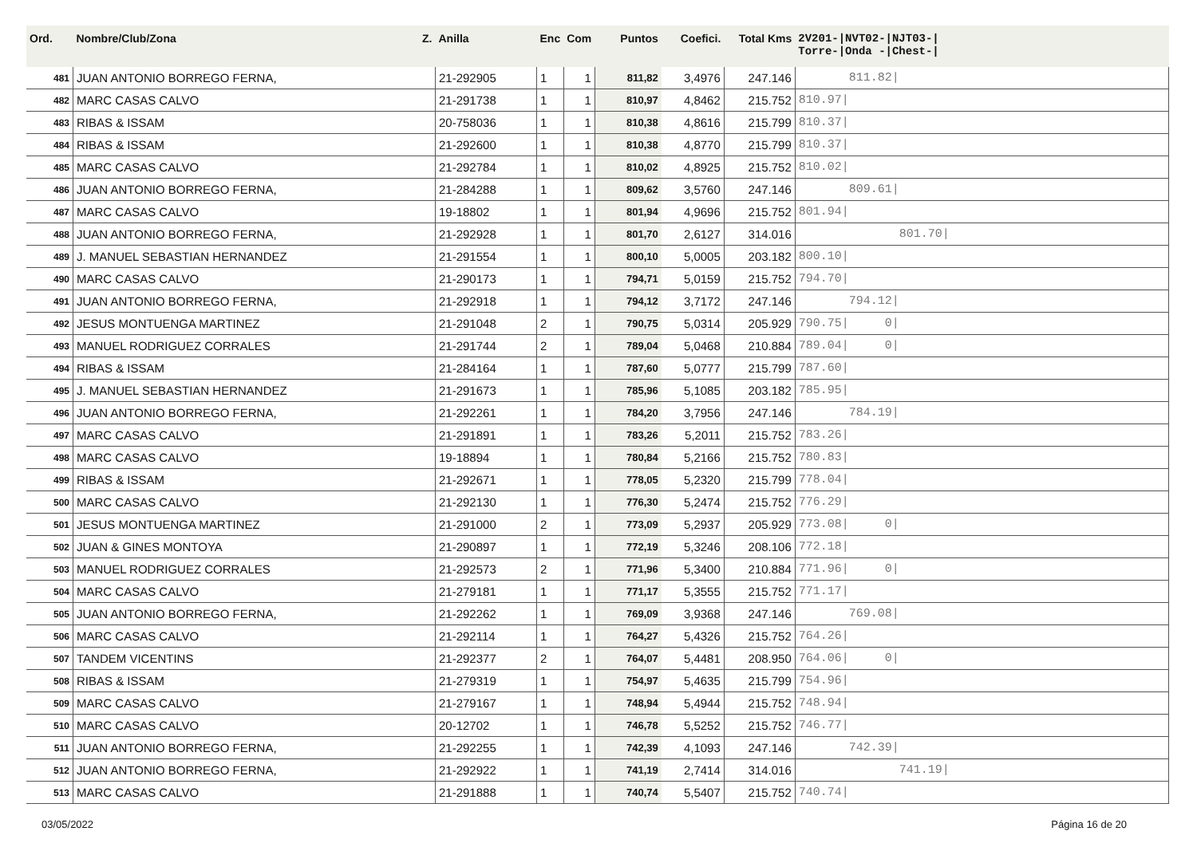| Ord. | Nombre/Club/Zona Z. | Anilla | Enc | Com | Puntos | Coefici. | Total Kms | 2V201-/NVT02-/NJT03-/ Torre-/Onda -/Chest-/ |
| --- | --- | --- | --- | --- | --- | --- | --- | --- |
| 481 | JUAN ANTONIO BORREGO FERNA, | 21-292905 | 1 | 1 | 811,82 | 3,4976 | 247.146 | 811.82/ |
| 482 | MARC CASAS CALVO | 21-291738 | 1 | 1 | 810,97 | 4,8462 | 215.752 | 810.97/ |
| 483 | RIBAS & ISSAM | 20-758036 | 1 | 1 | 810,38 | 4,8616 | 215.799 | 810.37/ |
| 484 | RIBAS & ISSAM | 21-292600 | 1 | 1 | 810,38 | 4,8770 | 215.799 | 810.37/ |
| 485 | MARC CASAS CALVO | 21-292784 | 1 | 1 | 810,02 | 4,8925 | 215.752 | 810.02/ |
| 486 | JUAN ANTONIO BORREGO FERNA, | 21-284288 | 1 | 1 | 809,62 | 3,5760 | 247.146 | 809.61/ |
| 487 | MARC CASAS CALVO | 19-18802 | 1 | 1 | 801,94 | 4,9696 | 215.752 | 801.94/ |
| 488 | JUAN ANTONIO BORREGO FERNA, | 21-292928 | 1 | 1 | 801,70 | 2,6127 | 314.016 | 801.70/ |
| 489 | J. MANUEL SEBASTIAN HERNANDEZ | 21-291554 | 1 | 1 | 800,10 | 5,0005 | 203.182 | 800.10/ |
| 490 | MARC CASAS CALVO | 21-290173 | 1 | 1 | 794,71 | 5,0159 | 215.752 | 794.70/ |
| 491 | JUAN ANTONIO BORREGO FERNA, | 21-292918 | 1 | 1 | 794,12 | 3,7172 | 247.146 | 794.12/ |
| 492 | JESUS MONTUENGA MARTINEZ | 21-291048 | 2 | 1 | 790,75 | 5,0314 | 205.929 | 790.75/ 0/ |
| 493 | MANUEL RODRIGUEZ CORRALES | 21-291744 | 2 | 1 | 789,04 | 5,0468 | 210.884 | 789.04/ 0/ |
| 494 | RIBAS & ISSAM | 21-284164 | 1 | 1 | 787,60 | 5,0777 | 215.799 | 787.60/ |
| 495 | J. MANUEL SEBASTIAN HERNANDEZ | 21-291673 | 1 | 1 | 785,96 | 5,1085 | 203.182 | 785.95/ |
| 496 | JUAN ANTONIO BORREGO FERNA, | 21-292261 | 1 | 1 | 784,20 | 3,7956 | 247.146 | 784.19/ |
| 497 | MARC CASAS CALVO | 21-291891 | 1 | 1 | 783,26 | 5,2011 | 215.752 | 783.26/ |
| 498 | MARC CASAS CALVO | 19-18894 | 1 | 1 | 780,84 | 5,2166 | 215.752 | 780.83/ |
| 499 | RIBAS & ISSAM | 21-292671 | 1 | 1 | 778,05 | 5,2320 | 215.799 | 778.04/ |
| 500 | MARC CASAS CALVO | 21-292130 | 1 | 1 | 776,30 | 5,2474 | 215.752 | 776.29/ |
| 501 | JESUS MONTUENGA MARTINEZ | 21-291000 | 2 | 1 | 773,09 | 5,2937 | 205.929 | 773.08/ 0/ |
| 502 | JUAN & GINES MONTOYA | 21-290897 | 1 | 1 | 772,19 | 5,3246 | 208.106 | 772.18/ |
| 503 | MANUEL RODRIGUEZ CORRALES | 21-292573 | 2 | 1 | 771,96 | 5,3400 | 210.884 | 771.96/ 0/ |
| 504 | MARC CASAS CALVO | 21-279181 | 1 | 1 | 771,17 | 5,3555 | 215.752 | 771.17/ |
| 505 | JUAN ANTONIO BORREGO FERNA, | 21-292262 | 1 | 1 | 769,09 | 3,9368 | 247.146 | 769.08/ |
| 506 | MARC CASAS CALVO | 21-292114 | 1 | 1 | 764,27 | 5,4326 | 215.752 | 764.26/ |
| 507 | TANDEM VICENTINS | 21-292377 | 2 | 1 | 764,07 | 5,4481 | 208.950 | 764.06/ 0/ |
| 508 | RIBAS & ISSAM | 21-279319 | 1 | 1 | 754,97 | 5,4635 | 215.799 | 754.96/ |
| 509 | MARC CASAS CALVO | 21-279167 | 1 | 1 | 748,94 | 5,4944 | 215.752 | 748.94/ |
| 510 | MARC CASAS CALVO | 20-12702 | 1 | 1 | 746,78 | 5,5252 | 215.752 | 746.77/ |
| 511 | JUAN ANTONIO BORREGO FERNA, | 21-292255 | 1 | 1 | 742,39 | 4,1093 | 247.146 | 742.39/ |
| 512 | JUAN ANTONIO BORREGO FERNA, | 21-292922 | 1 | 1 | 741,19 | 2,7414 | 314.016 | 741.19/ |
| 513 | MARC CASAS CALVO | 21-291888 | 1 | 1 | 740,74 | 5,5407 | 215.752 | 740.74/ |
03/05/2022 Página 16 de 20